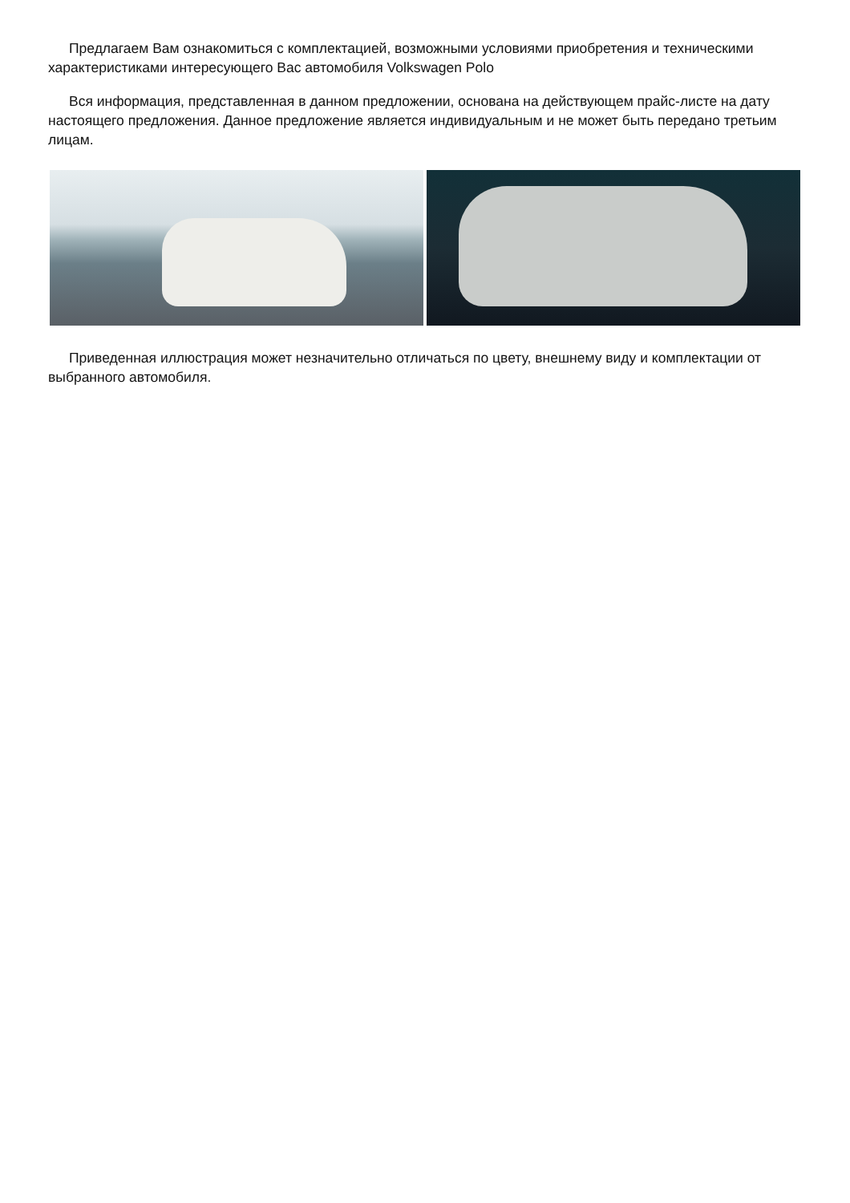Предлагаем Вам ознакомиться с комплектацией, возможными условиями приобретения и техническими характеристиками интересующего Вас автомобиля Volkswagen Polo
Вся информация, представленная в данном предложении, основана на действующем прайс-листе на дату настоящего предложения. Данное предложение является индивидуальным и не может быть передано третьим лицам.
Приведенная иллюстрация может незначительно отличаться по цвету, внешнему виду и комплектации от выбранного автомобиля.